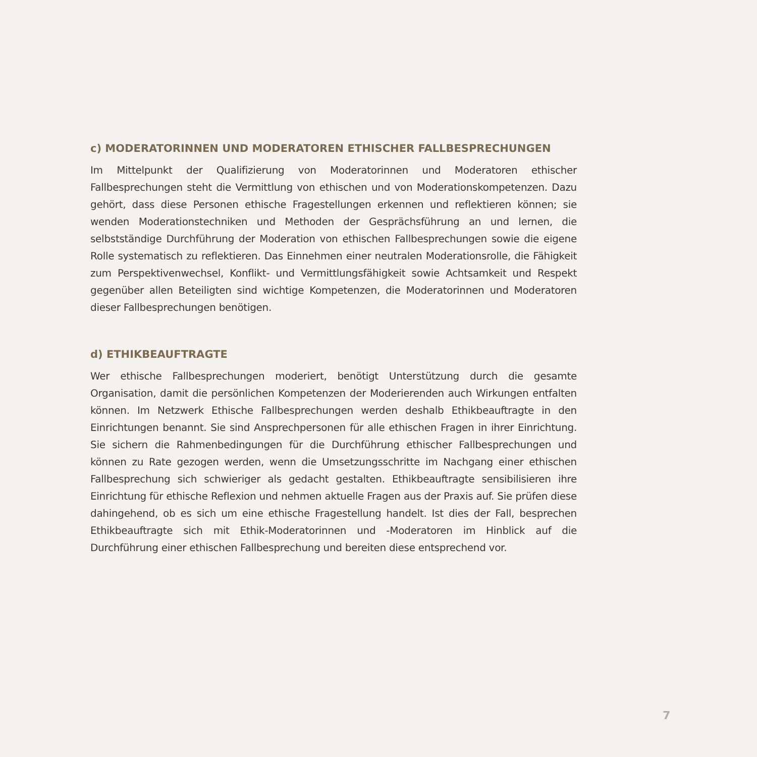c) MODERATORINNEN UND MODERATOREN ETHISCHER FALLBESPRECHUNGEN
Im Mittelpunkt der Qualifizierung von Moderatorinnen und Moderatoren ethischer Fallbesprechungen steht die Vermittlung von ethischen und von Moderationskompetenzen. Dazu gehört, dass diese Personen ethische Fragestellungen erkennen und reflektieren können; sie wenden Moderationstechniken und Methoden der Gesprächsführung an und lernen, die selbstständige Durchführung der Moderation von ethischen Fallbesprechungen sowie die eigene Rolle systematisch zu reflektieren. Das Einnehmen einer neutralen Moderationsrolle, die Fähigkeit zum Perspektivenwechsel, Konflikt- und Vermittlungsfähigkeit sowie Achtsamkeit und Respekt gegenüber allen Beteiligten sind wichtige Kompetenzen, die Moderatorinnen und Moderatoren dieser Fallbesprechungen benötigen.
d) ETHIKBEAUFTRAGTE
Wer ethische Fallbesprechungen moderiert, benötigt Unterstützung durch die gesamte Organisation, damit die persönlichen Kompetenzen der Moderierenden auch Wirkungen entfalten können. Im Netzwerk Ethische Fallbesprechungen werden deshalb Ethikbeauftragte in den Einrichtungen benannt. Sie sind Ansprechpersonen für alle ethischen Fragen in ihrer Einrichtung. Sie sichern die Rahmenbedingungen für die Durchführung ethischer Fallbesprechungen und können zu Rate gezogen werden, wenn die Umsetzungsschritte im Nachgang einer ethischen Fallbesprechung sich schwieriger als gedacht gestalten. Ethikbeauftragte sensibilisieren ihre Einrichtung für ethische Reflexion und nehmen aktuelle Fragen aus der Praxis auf. Sie prüfen diese dahingehend, ob es sich um eine ethische Fragestellung handelt. Ist dies der Fall, besprechen Ethikbeauftragte sich mit Ethik-Moderatorinnen und -Moderatoren im Hinblick auf die Durchführung einer ethischen Fallbesprechung und bereiten diese entsprechend vor.
7